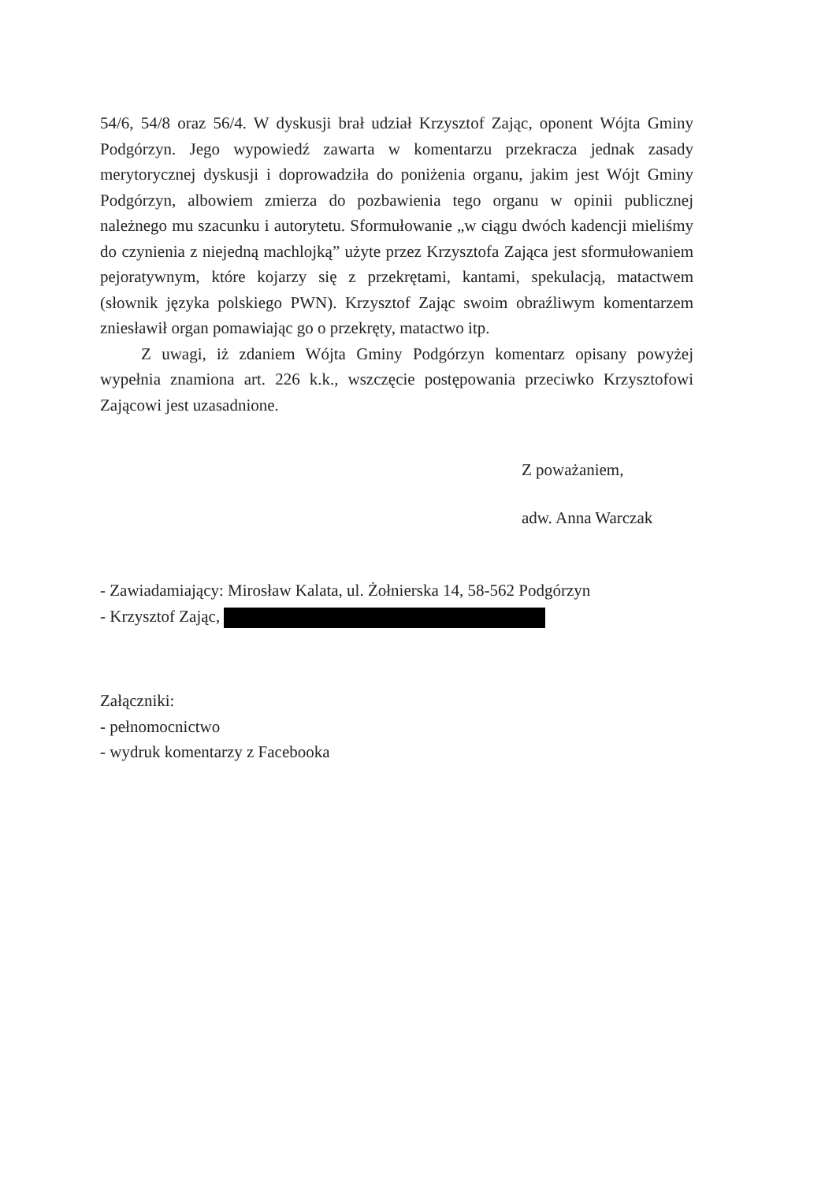54/6, 54/8 oraz 56/4. W dyskusji brał udział Krzysztof Zając, oponent Wójta Gminy Podgórzyn. Jego wypowiedź zawarta w komentarzu przekracza jednak zasady merytorycznej dyskusji i doprowadziła do poniżenia organu, jakim jest Wójt Gminy Podgórzyn, albowiem zmierza do pozbawienia tego organu w opinii publicznej należnego mu szacunku i autorytetu. Sformułowanie „w ciągu dwóch kadencji mieliśmy do czynienia z niejedną machlojką” użyte przez Krzysztofa Zająca jest sformułowaniem pejoratywnym, które kojarzy się z przekrętami, kantami, spekulacją, matactwem (słownik języka polskiego PWN). Krzysztof Zając swoim obraźliwym komentarzem zniesławił organ pomawiając go o przekręty, matactwo itp.
Z uwagi, iż zdaniem Wójta Gminy Podgórzyn komentarz opisany powyżej wypełnia znamiona art. 226 k.k., wszczęcie postępowania przeciwko Krzysztofowi Zającowi jest uzasadnione.
Z poważaniem,
adw. Anna Warczak
- Zawiadamiający: Mirosław Kalata, ul. Żołnierska 14, 58-562 Podgórzyn
- Krzysztof Zając,
Załączniki:
- pełnomocnictwo
- wydruk komentarzy z Facebooka